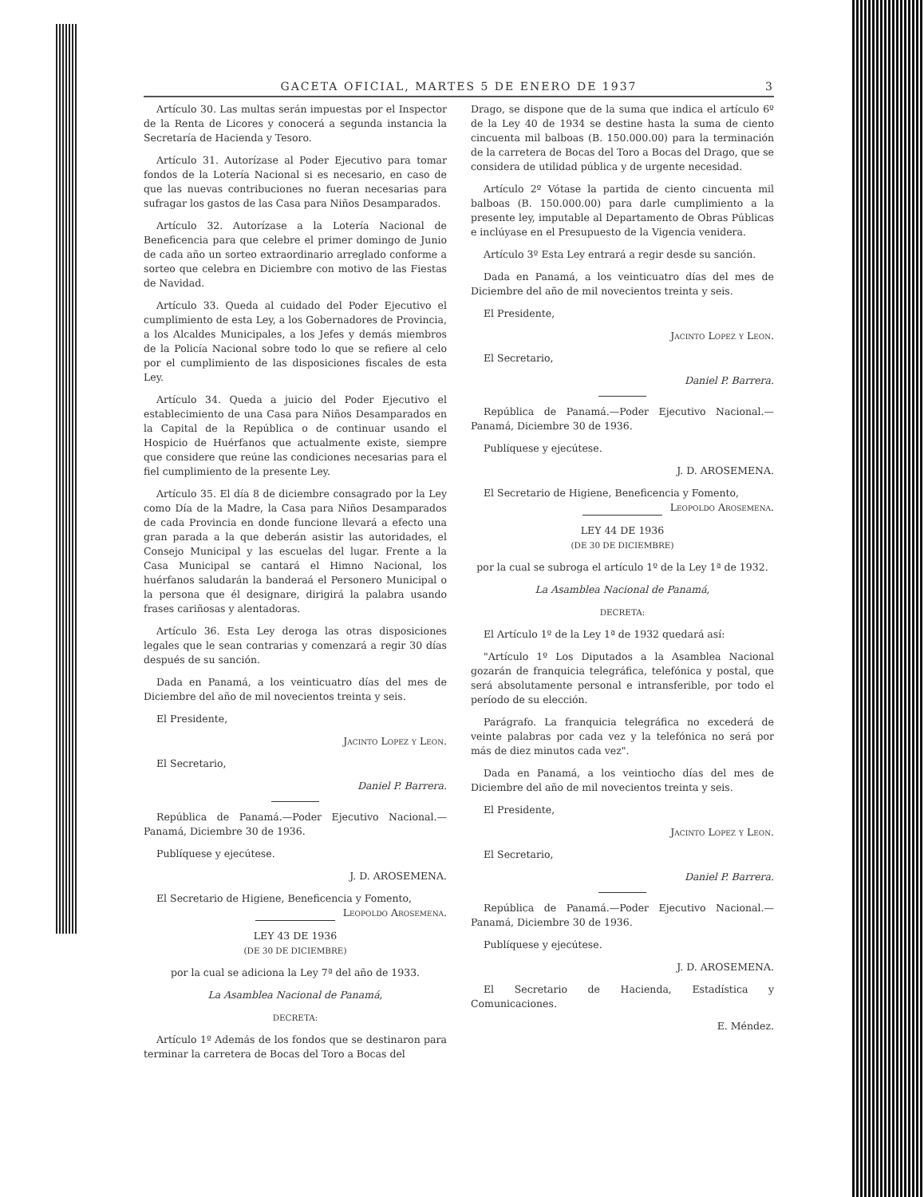GACETA OFICIAL, MARTES 5 DE ENERO DE 1937 3
Artículo 30. Las multas serán impuestas por el Inspector de la Renta de Licores y conocerá a segunda instancia la Secretaría de Hacienda y Tesoro.
Artículo 31. Autorízase al Poder Ejecutivo para tomar fondos de la Lotería Nacional si es necesario, en caso de que las nuevas contribuciones no fueran necesarias para sufragar los gastos de las Casa para Niños Desamparados.
Artículo 32. Autorízase a la Lotería Nacional de Beneficencia para que celebre el primer domingo de Junio de cada año un sorteo extraordinario arreglado conforme a sorteo que celebra en Diciembre con motivo de las Fiestas de Navidad.
Artículo 33. Queda al cuidado del Poder Ejecutivo el cumplimiento de esta Ley, a los Gobernadores de Provincia, a los Alcaldes Municipales, a los Jefes y demás miembros de la Policía Nacional sobre todo lo que se refiere al celo por el cumplimiento de las disposiciones fiscales de esta Ley.
Artículo 34. Queda a juicio del Poder Ejecutivo el establecimiento de una Casa para Niños Desamparados en la Capital de la República o de continuar usando el Hospicio de Huérfanos que actualmente existe, siempre que considere que reúne las condiciones necesarias para el fiel cumplimiento de la presente Ley.
Artículo 35. El día 8 de diciembre consagrado por la Ley como Día de la Madre, la Casa para Niños Desamparados de cada Provincia en donde funcione llevará a efecto una gran parada a la que deberán asistir las autoridades, el Consejo Municipal y las escuelas del lugar. Frente a la Casa Municipal se cantará el Himno Nacional, los huérfanos saludarán la banderaá el Personero Municipal o la persona que él designare, dirigirá la palabra usando frases cariñosas y alentadoras.
Artículo 36. Esta Ley deroga las otras disposiciones legales que le sean contrarias y comenzará a regir 30 días después de su sanción.
Dada en Panamá, a los veinticuatro días del mes de Diciembre del año de mil novecientos treinta y seis.
El Presidente,
Jacinto Lopez y Leon.
El Secretario,
Daniel P. Barrera.
República de Panamá.—Poder Ejecutivo Nacional.—Panamá, Diciembre 30 de 1936.
Publíquese y ejecútese.
J. D. AROSEMENA.
El Secretario de Higiene, Beneficencia y Fomento,
Leopoldo Arosemena.
LEY 43 DE 1936
(DE 30 DE DICIEMBRE)
por la cual se adiciona la Ley 7ª del año de 1933.
La Asamblea Nacional de Panamá,
DECRETA:
Artículo 1º Además de los fondos que se destinaron para terminar la carretera de Bocas del Toro a Bocas del
Drago, se dispone que de la suma que indica el artículo 6º de la Ley 40 de 1934 se destine hasta la suma de ciento cincuenta mil balboas (B. 150.000.00) para la terminación de la carretera de Bocas del Toro a Bocas del Drago, que se considera de utilidad pública y de urgente necesidad.
Artículo 2º Vótase la partida de ciento cincuenta mil balboas (B. 150.000.00) para darle cumplimiento a la presente ley, imputable al Departamento de Obras Públicas e inclúyase en el Presupuesto de la Vigencia venidera.
Artículo 3º Esta Ley entrará a regir desde su sanción.
Dada en Panamá, a los veinticuatro días del mes de Diciembre del año de mil novecientos treinta y seis.
El Presidente,
Jacinto Lopez y Leon.
El Secretario,
Daniel P. Barrera.
República de Panamá.—Poder Ejecutivo Nacional.—Panamá, Diciembre 30 de 1936.
Publíquese y ejecútese.
J. D. AROSEMENA.
El Secretario de Higiene, Beneficencia y Fomento,
Leopoldo Arosemena.
LEY 44 DE 1936
(DE 30 DE DICIEMBRE)
por la cual se subroga el artículo 1º de la Ley 1ª de 1932.
La Asamblea Nacional de Panamá,
DECRETA:
El Artículo 1º de la Ley 1ª de 1932 quedará así:
"Artículo 1º Los Diputados a la Asamblea Nacional gozarán de franquicia telegráfica, telefónica y postal, que será absolutamente personal e intransferible, por todo el período de su elección.
Parágrafo. La franquicia telegráfica no excederá de veinte palabras por cada vez y la telefónica no será por más de diez minutos cada vez".
Dada en Panamá, a los veintiocho días del mes de Diciembre del año de mil novecientos treinta y seis.
El Presidente,
Jacinto Lopez y Leon.
El Secretario,
Daniel P. Barrera.
República de Panamá.—Poder Ejecutivo Nacional.—Panamá, Diciembre 30 de 1936.
Publíquese y ejecútese.
J. D. AROSEMENA.
El Secretario de Hacienda, Estadística y Comunicaciones.
E. Méndez.